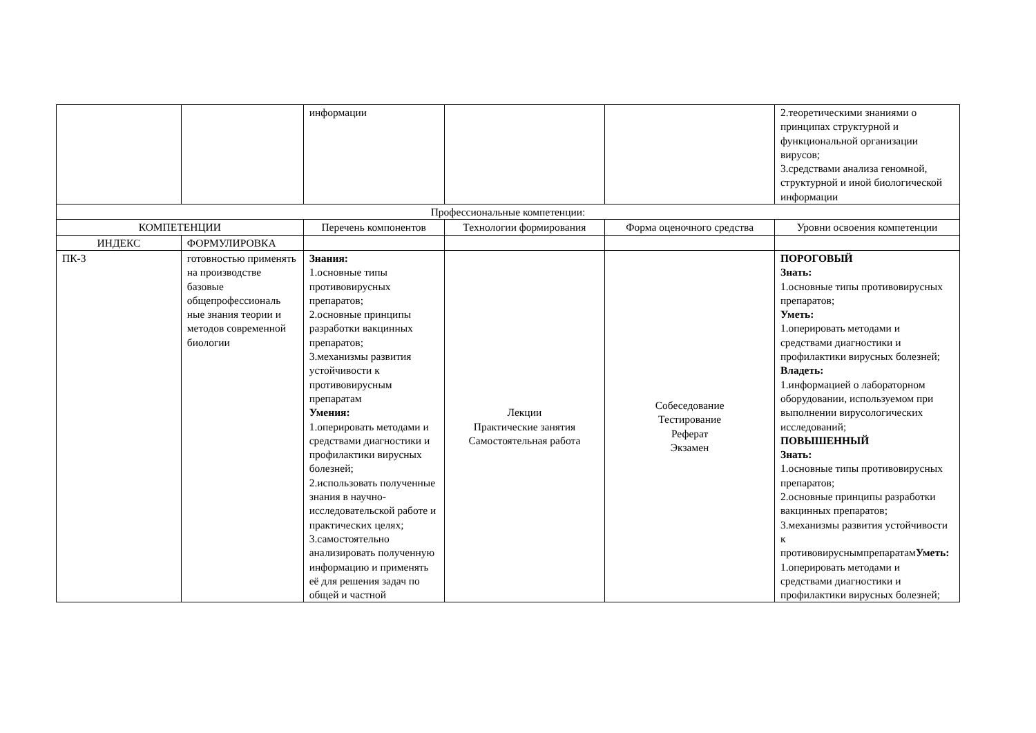| | | информации | | | 2.теоретическими знаниями о принципах структурной и функциональной организации вирусов; 3.средствами анализа геномной, структурной и иной биологической информации |
| Профессиональные компетенции: | | | | | |
| КОМПЕТЕНЦИИ | | Перечень компонентов | Технологии формирования | Форма оценочного средства | Уровни освоения компетенции |
| ИНДЕКС | ФОРМУЛИРОВКА | | | | |
| ПК-3 | готовностью применять на производстве базовые общепрофессиональ ные знания теории и методов современной биологии | Знания: 1.основные типы противовирусных препаратов; 2.основные принципы разработки вакцинных препаратов; 3.механизмы развития устойчивости к противовирусным препаратам Умения: 1.оперировать методами и средствами диагностики и профилактики вирусных болезней; 2.использовать полученные знания в научно-исследовательской работе и практических целях; 3.самостоятельно анализировать полученную информацию и применять её для решения задач по общей и частной | Лекции Практические занятия Самостоятельная работа | Собеседование Тестирование Реферат Экзамен | ПОРОГОВЫЙ Знать: 1.основные типы противовирусных препаратов; Уметь: 1.оперировать методами и средствами диагностики и профилактики вирусных болезней; Владеть: 1.информацией о лабораторном оборудовании, используемом при выполнении вирусологических исследований; ПОВЫШЕННЫЙ Знать: 1.основные типы противовирусных препаратов; 2.основные принципы разработки вакцинных препаратов; 3.механизмы развития устойчивости к противовируснымпрепаратам Уметь: 1.оперировать методами и средствами диагностики и профилактики вирусных болезней; |